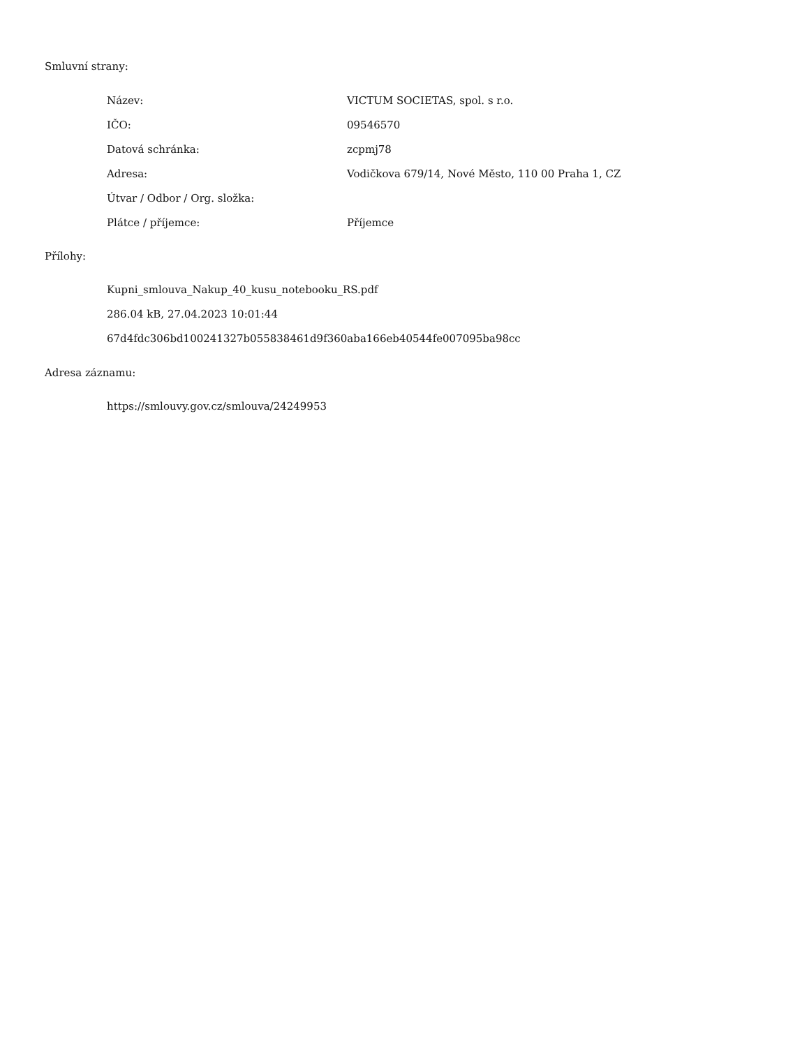Smluvní strany:
| Název: | VICTUM SOCIETAS, spol. s r.o. |
| IČO: | 09546570 |
| Datová schránka: | zcpmj78 |
| Adresa: | Vodičkova 679/14, Nové Město, 110 00 Praha 1, CZ |
| Útvar / Odbor / Org. složka: | |
| Plátce / příjemce: | Příjemce |
Přílohy:
Kupni_smlouva_Nakup_40_kusu_notebooku_RS.pdf
286.04 kB, 27.04.2023 10:01:44
67d4fdc306bd100241327b055838461d9f360aba166eb40544fe007095ba98cc
Adresa záznamu:
https://smlouvy.gov.cz/smlouva/24249953